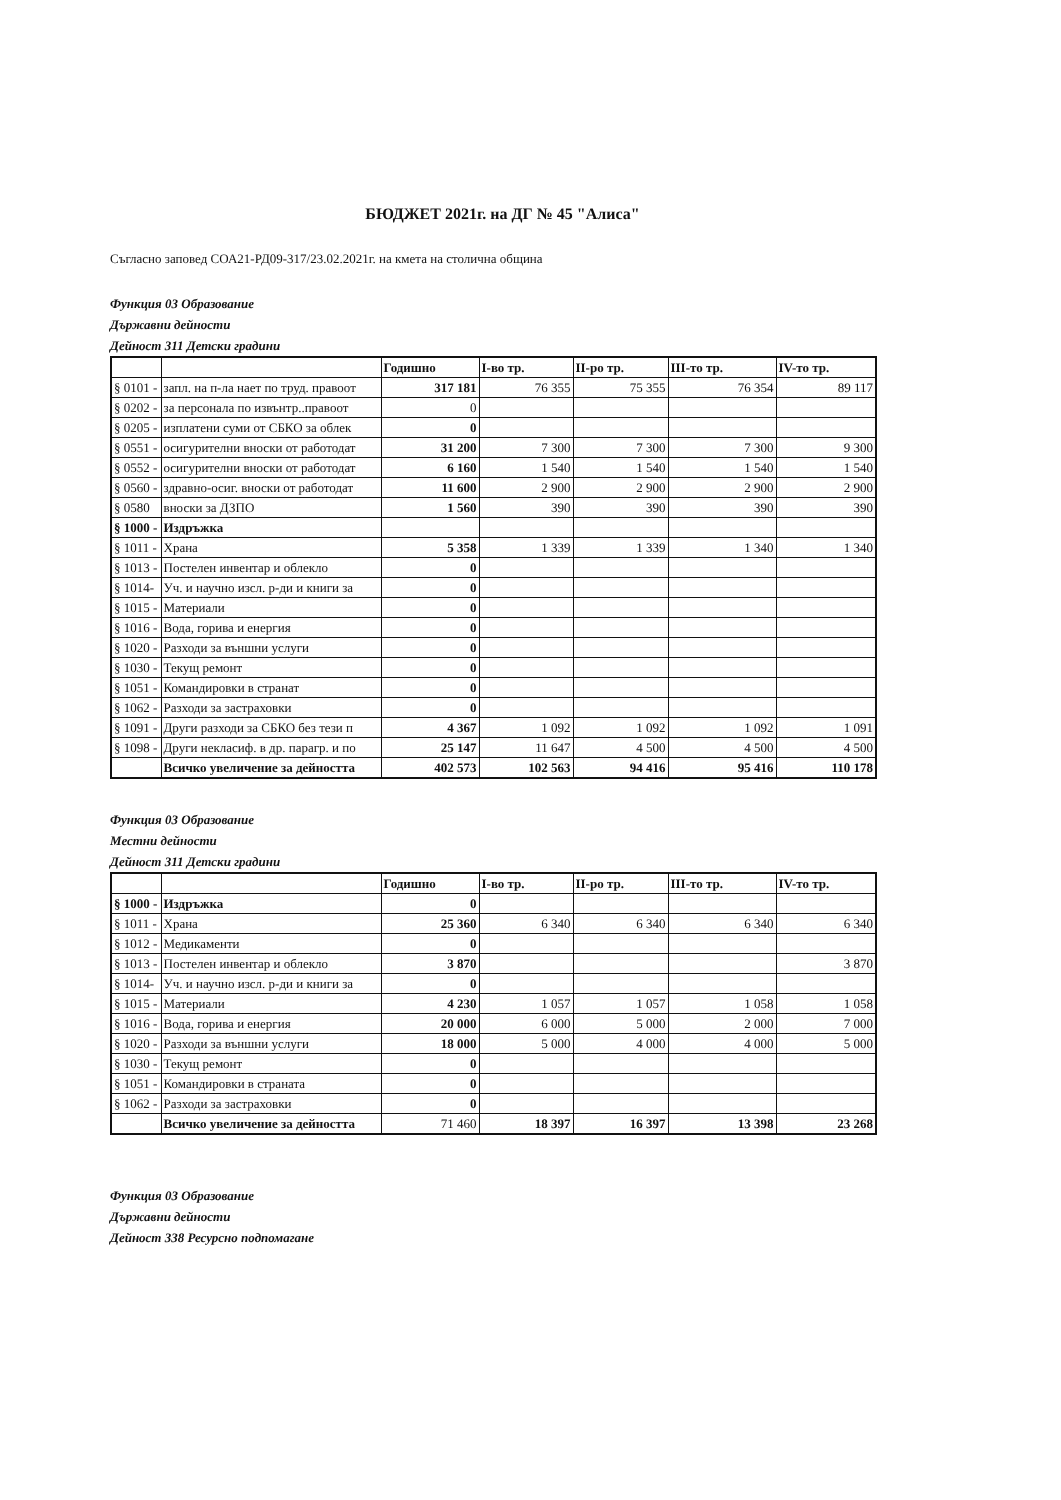БЮДЖЕТ 2021г. на ДГ № 45 "Алиса"
Съгласно заповед СОА21-РД09-317/23.02.2021г. на кмета на столична община
Функция 03 Образование
Държавни дейности
Дейност 311 Детски градини
| | | Годишно | I-во тр. | II-ро тр. | III-то тр. | IV-то тр. |
| --- | --- | --- | --- | --- | --- | --- |
| § 0101 - | запл. на п-ла нает по труд. правоот | 317 181 | 76 355 | 75 355 | 76 354 | 89 117 |
| § 0202 - | за персонала по извънтр..правоот | 0 | | | | |
| § 0205 - | изплатени суми от СБКО за облек | 0 | | | | |
| § 0551 - | осигурителни вноски от работодат | 31 200 | 7 300 | 7 300 | 7 300 | 9 300 |
| § 0552 - | осигурителни вноски от работодат | 6 160 | 1 540 | 1 540 | 1 540 | 1 540 |
| § 0560 - | здравно-осиг. вноски от работодат | 11 600 | 2 900 | 2 900 | 2 900 | 2 900 |
| § 0580 | вноски за ДЗПО | 1 560 | 390 | 390 | 390 | 390 |
| § 1000 - | Издръжка | | | | | |
| § 1011 - | Храна | 5 358 | 1 339 | 1 339 | 1 340 | 1 340 |
| § 1013 - | Постелен инвентар и облекло | 0 | | | | |
| § 1014- | Уч. и научно изсл. р-ди и книги за | 0 | | | | |
| § 1015 - | Материали | 0 | | | | |
| § 1016 - | Вода, горива и енергия | 0 | | | | |
| § 1020 - | Разходи за външни услуги | 0 | | | | |
| § 1030 - | Текущ ремонт | 0 | | | | |
| § 1051 - | Командировки в странат | 0 | | | | |
| § 1062 - | Разходи за застраховки | 0 | | | | |
| § 1091 - | Други разходи за СБКО без тези п | 4 367 | 1 092 | 1 092 | 1 092 | 1 091 |
| § 1098 - | Други некласиф. в др. парагр. и по | 25 147 | 11 647 | 4 500 | 4 500 | 4 500 |
| | Всичко увеличение за дейността | 402 573 | 102 563 | 94 416 | 95 416 | 110 178 |
Функция 03 Образование
Местни дейности
Дейност 311 Детски градини
| | | Годишно | I-во тр. | II-ро тр. | III-то тр. | IV-то тр. |
| --- | --- | --- | --- | --- | --- | --- |
| § 1000 - | Издръжка | 0 | | | | |
| § 1011 - | Храна | 25 360 | 6 340 | 6 340 | 6 340 | 6 340 |
| § 1012 - | Медикаменти | 0 | | | | |
| § 1013 - | Постелен инвентар и облекло | 3 870 | | | | 3 870 |
| § 1014- | Уч. и научно изсл. р-ди и книги за | 0 | | | | |
| § 1015 - | Материали | 4 230 | 1 057 | 1 057 | 1 058 | 1 058 |
| § 1016 - | Вода, горива и енергия | 20 000 | 6 000 | 5 000 | 2 000 | 7 000 |
| § 1020 - | Разходи за външни услуги | 18 000 | 5 000 | 4 000 | 4 000 | 5 000 |
| § 1030 - | Текущ ремонт | 0 | | | | |
| § 1051 - | Командировки в страната | 0 | | | | |
| § 1062 - | Разходи за застраховки | 0 | | | | |
| | Всичко увеличение за дейността | 71 460 | 18 397 | 16 397 | 13 398 | 23 268 |
Функция 03 Образование
Държавни дейности
Дейност 338 Ресурсно подпомагане